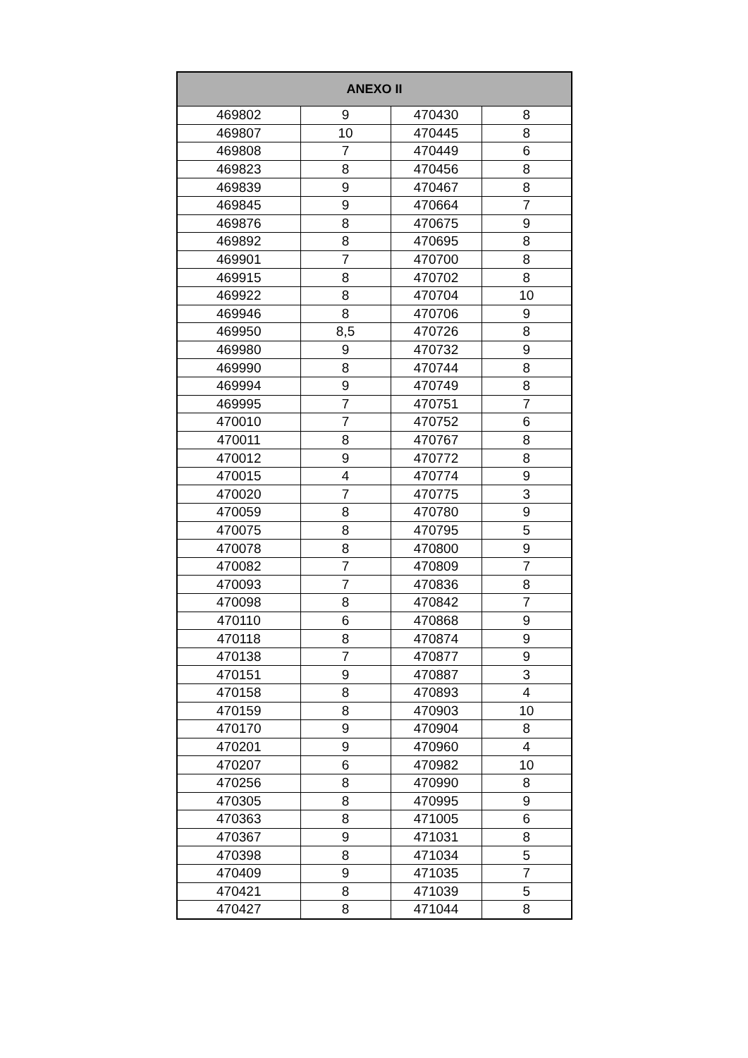| ANEXO II | | | |
| --- | --- | --- | --- |
| 469802 | 9 | 470430 | 8 |
| 469807 | 10 | 470445 | 8 |
| 469808 | 7 | 470449 | 6 |
| 469823 | 8 | 470456 | 8 |
| 469839 | 9 | 470467 | 8 |
| 469845 | 9 | 470664 | 7 |
| 469876 | 8 | 470675 | 9 |
| 469892 | 8 | 470695 | 8 |
| 469901 | 7 | 470700 | 8 |
| 469915 | 8 | 470702 | 8 |
| 469922 | 8 | 470704 | 10 |
| 469946 | 8 | 470706 | 9 |
| 469950 | 8,5 | 470726 | 8 |
| 469980 | 9 | 470732 | 9 |
| 469990 | 8 | 470744 | 8 |
| 469994 | 9 | 470749 | 8 |
| 469995 | 7 | 470751 | 7 |
| 470010 | 7 | 470752 | 6 |
| 470011 | 8 | 470767 | 8 |
| 470012 | 9 | 470772 | 8 |
| 470015 | 4 | 470774 | 9 |
| 470020 | 7 | 470775 | 3 |
| 470059 | 8 | 470780 | 9 |
| 470075 | 8 | 470795 | 5 |
| 470078 | 8 | 470800 | 9 |
| 470082 | 7 | 470809 | 7 |
| 470093 | 7 | 470836 | 8 |
| 470098 | 8 | 470842 | 7 |
| 470110 | 6 | 470868 | 9 |
| 470118 | 8 | 470874 | 9 |
| 470138 | 7 | 470877 | 9 |
| 470151 | 9 | 470887 | 3 |
| 470158 | 8 | 470893 | 4 |
| 470159 | 8 | 470903 | 10 |
| 470170 | 9 | 470904 | 8 |
| 470201 | 9 | 470960 | 4 |
| 470207 | 6 | 470982 | 10 |
| 470256 | 8 | 470990 | 8 |
| 470305 | 8 | 470995 | 9 |
| 470363 | 8 | 471005 | 6 |
| 470367 | 9 | 471031 | 8 |
| 470398 | 8 | 471034 | 5 |
| 470409 | 9 | 471035 | 7 |
| 470421 | 8 | 471039 | 5 |
| 470427 | 8 | 471044 | 8 |